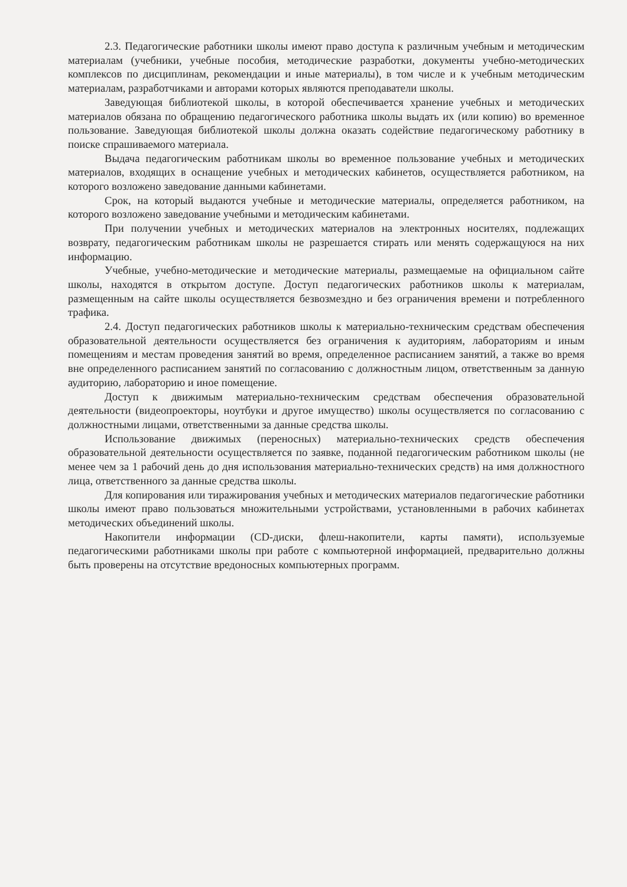2.3. Педагогические работники школы имеют право доступа к различным учебным и методическим материалам (учебники, учебные пособия, методические разработки, документы учебно-методических комплексов по дисциплинам, рекомендации и иные материалы), в том числе и к учебным методическим материалам, разработчиками и авторами которых являются преподаватели школы.
Заведующая библиотекой школы, в которой обеспечивается хранение учебных и методических материалов обязана по обращению педагогического работника школы выдать их (или копию) во временное пользование. Заведующая библиотекой школы должна оказать содействие педагогическому работнику в поиске спрашиваемого материала.
Выдача педагогическим работникам школы во временное пользование учебных и методических материалов, входящих в оснащение учебных и методических кабинетов, осуществляется работником, на которого возложено заведование данными кабинетами.
Срок, на который выдаются учебные и методические материалы, определяется работником, на которого возложено заведование учебными и методическим кабинетами.
При получении учебных и методических материалов на электронных носителях, подлежащих возврату, педагогическим работникам школы не разрешается стирать или менять содержащуюся на них информацию.
Учебные, учебно-методические и методические материалы, размещаемые на официальном сайте школы, находятся в открытом доступе. Доступ педагогических работников школы к материалам, размещенным на сайте школы осуществляется безвозмездно и без ограничения времени и потребленного трафика.
2.4. Доступ педагогических работников школы к материально-техническим средствам обеспечения образовательной деятельности осуществляется без ограничения к аудиториям, лабораториям и иным помещениям и местам проведения занятий во время, определенное расписанием занятий, а также во время вне определенного расписанием занятий по согласованию с должностным лицом, ответственным за данную аудиторию, лабораторию и иное помещение.
Доступ к движимым материально-техническим средствам обеспечения образовательной деятельности (видеопроекторы, ноутбуки и другое имущество) школы осуществляется по согласованию с должностными лицами, ответственными за данные средства школы.
Использование движимых (переносных) материально-технических средств обеспечения образовательной деятельности осуществляется по заявке, поданной педагогическим работником школы (не менее чем за 1 рабочий день до дня использования материально-технических средств) на имя должностного лица, ответственного за данные средства школы.
Для копирования или тиражирования учебных и методических материалов педагогические работники школы имеют право пользоваться множительными устройствами, установленными в рабочих кабинетах методических объединений школы.
Накопители информации (CD-диски, флеш-накопители, карты памяти), используемые педагогическими работниками школы при работе с компьютерной информацией, предварительно должны быть проверены на отсутствие вредоносных компьютерных программ.